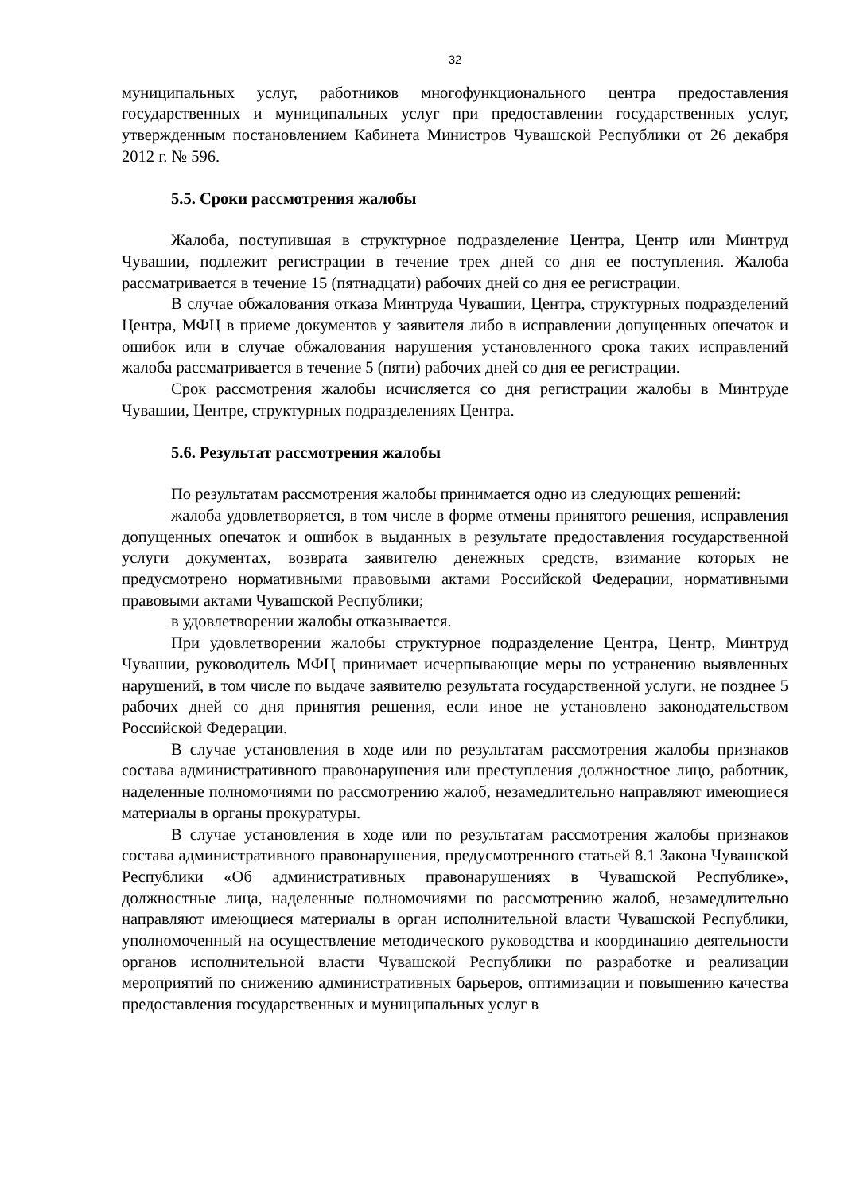32
муниципальных услуг, работников многофункционального центра предоставления государственных и муниципальных услуг при предоставлении государственных услуг, утвержденным постановлением Кабинета Министров Чувашской Республики от 26 декабря 2012 г. № 596.
5.5. Сроки рассмотрения жалобы
Жалоба, поступившая в структурное подразделение Центра, Центр или Минтруд Чувашии, подлежит регистрации в течение трех дней со дня ее поступления. Жалоба рассматривается в течение 15 (пятнадцати) рабочих дней со дня ее регистрации.
В случае обжалования отказа Минтруда Чувашии, Центра, структурных подразделений Центра, МФЦ в приеме документов у заявителя либо в исправлении допущенных опечаток и ошибок или в случае обжалования нарушения установленного срока таких исправлений жалоба рассматривается в течение 5 (пяти) рабочих дней со дня ее регистрации.
Срок рассмотрения жалобы исчисляется со дня регистрации жалобы в Минтруде Чувашии, Центре, структурных подразделениях Центра.
5.6. Результат рассмотрения жалобы
По результатам рассмотрения жалобы принимается одно из следующих решений:
жалоба удовлетворяется, в том числе в форме отмены принятого решения, исправления допущенных опечаток и ошибок в выданных в результате предоставления государственной услуги документах, возврата заявителю денежных средств, взимание которых не предусмотрено нормативными правовыми актами Российской Федерации, нормативными правовыми актами Чувашской Республики;
в удовлетворении жалобы отказывается.
При удовлетворении жалобы структурное подразделение Центра, Центр, Минтруд Чувашии, руководитель МФЦ принимает исчерпывающие меры по устранению выявленных нарушений, в том числе по выдаче заявителю результата государственной услуги, не позднее 5 рабочих дней со дня принятия решения, если иное не установлено законодательством Российской Федерации.
В случае установления в ходе или по результатам рассмотрения жалобы признаков состава административного правонарушения или преступления должностное лицо, работник, наделенные полномочиями по рассмотрению жалоб, незамедлительно направляют имеющиеся материалы в органы прокуратуры.
В случае установления в ходе или по результатам рассмотрения жалобы признаков состава административного правонарушения, предусмотренного статьей 8.1 Закона Чувашской Республики «Об административных правонарушениях в Чувашской Республике», должностные лица, наделенные полномочиями по рассмотрению жалоб, незамедлительно направляют имеющиеся материалы в орган исполнительной власти Чувашской Республики, уполномоченный на осуществление методического руководства и координацию деятельности органов исполнительной власти Чувашской Республики по разработке и реализации мероприятий по снижению административных барьеров, оптимизации и повышению качества предоставления государственных и муниципальных услуг в